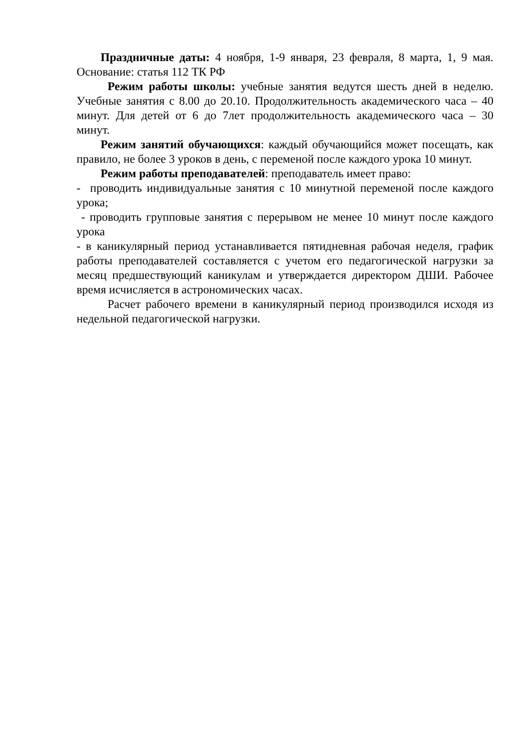Праздничные даты: 4 ноября, 1-9 января, 23 февраля, 8 марта, 1, 9 мая. Основание: статья 112 ТК РФ
Режим работы школы: учебные занятия ведутся шесть дней в неделю. Учебные занятия с 8.00 до 20.10. Продолжительность академического часа – 40 минут. Для детей от 6 до 7лет продолжительность академического часа – 30 минут.
Режим занятий обучающихся: каждый обучающийся может посещать, как правило, не более 3 уроков в день, с переменой после каждого урока 10 минут.
Режим работы преподавателей: преподаватель имеет право:
- проводить индивидуальные занятия с 10 минутной переменой после каждого урока;
- проводить групповые занятия с перерывом не менее 10 минут после каждого урока
- в каникулярный период устанавливается пятидневная рабочая неделя, график работы преподавателей составляется с учетом его педагогической нагрузки за месяц предшествующий каникулам и утверждается директором ДШИ. Рабочее время исчисляется в астрономических часах.
Расчет рабочего времени в каникулярный период производился исходя из недельной педагогической нагрузки.